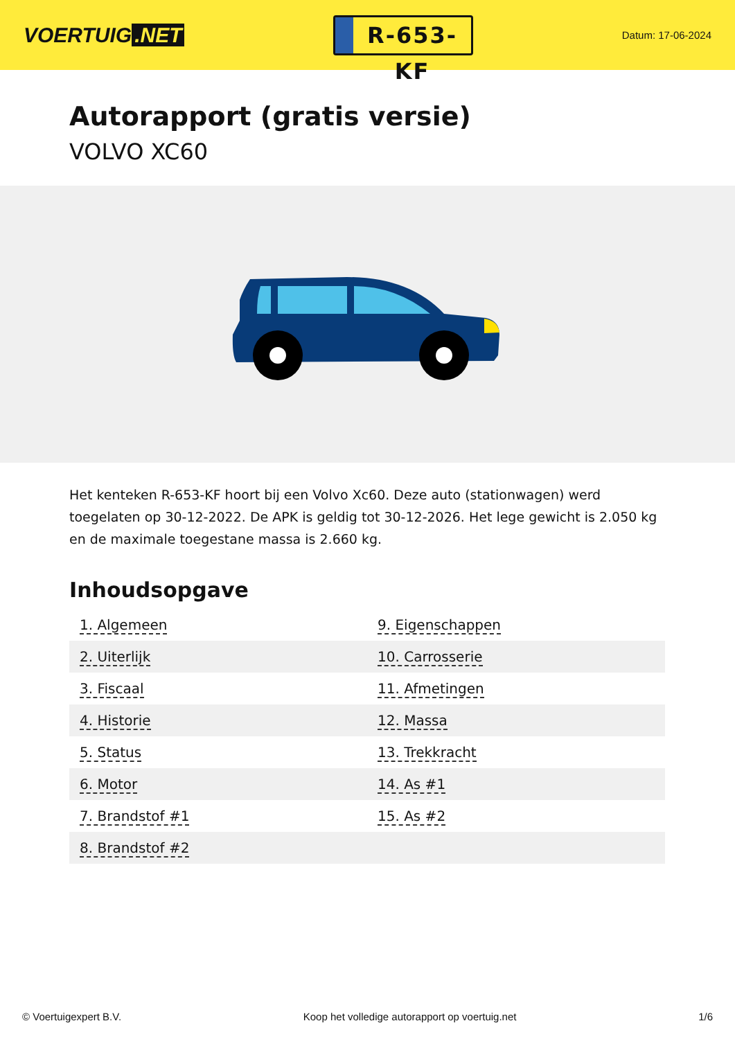VOERTUIG.NET
R-653-KF
Datum: 17-06-2024
Autorapport (gratis versie)
VOLVO XC60
Het kenteken R-653-KF hoort bij een Volvo Xc60. Deze auto (stationwagen) werd toegelaten op 30-12-2022. De APK is geldig tot 30-12-2026. Het lege gewicht is 2.050 kg en de maximale toegestane massa is 2.660 kg.
Inhoudsopgave
| 1. Algemeen | 9. Eigenschappen |
| 2. Uiterlijk | 10. Carrosserie |
| 3. Fiscaal | 11. Afmetingen |
| 4. Historie | 12. Massa |
| 5. Status | 13. Trekkracht |
| 6. Motor | 14. As #1 |
| 7. Brandstof #1 | 15. As #2 |
| 8. Brandstof #2 | |
© Voertuigexpert B.V. Koop het volledige autorapport op voertuig.net 1/6